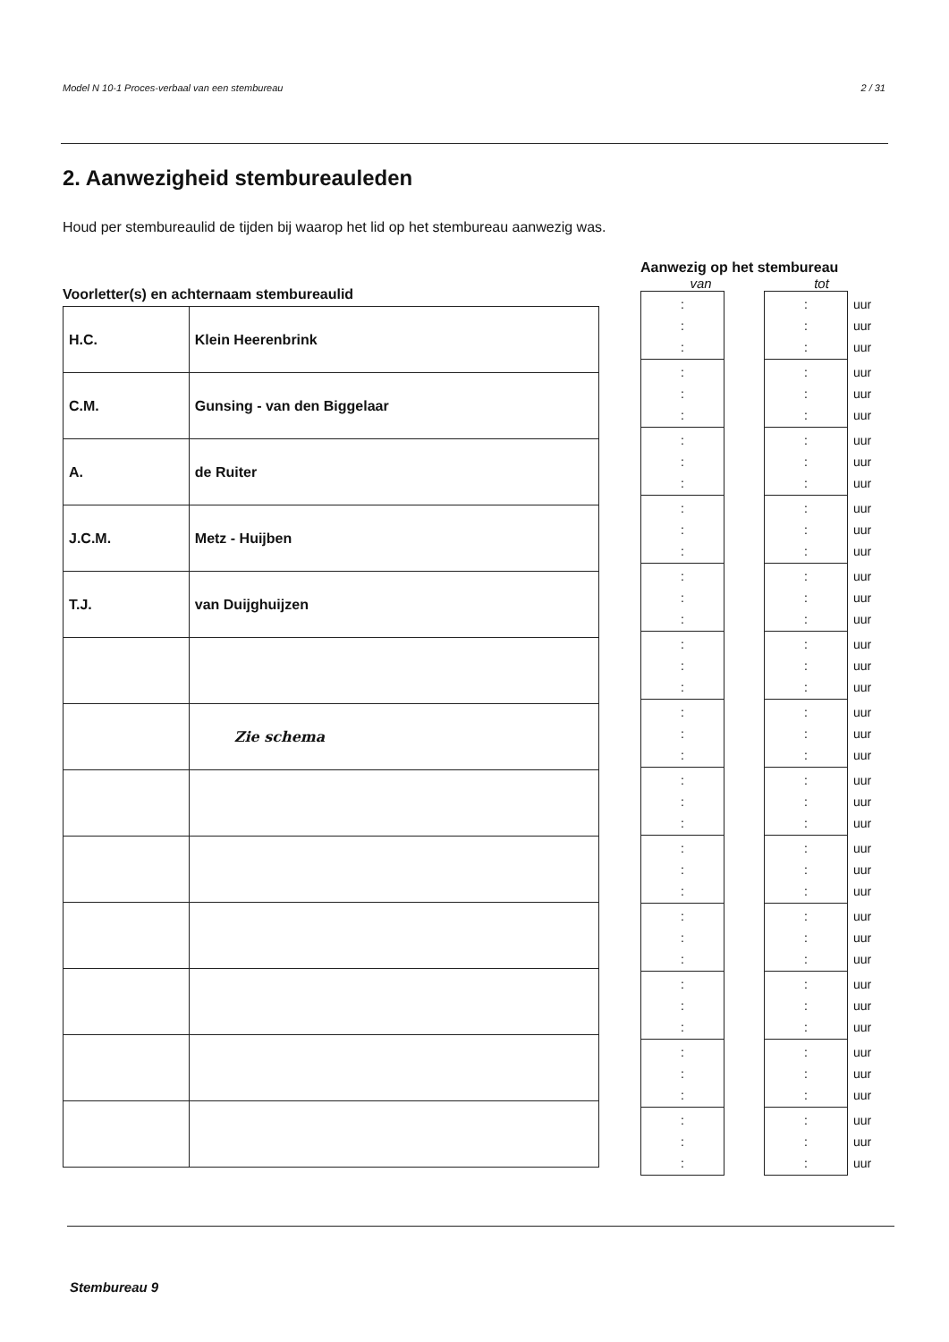Model N 10-1 Proces-verbaal van een stembureau 2 / 31
2. Aanwezigheid stembureauleden
Houd per stembureaulid de tijden bij waarop het lid op het stembureau aanwezig was.
Voorletter(s) en achternaam stembureaulid
| H.C. | Klein Heerenbrink |
| C.M. | Gunsing - van den Biggelaar |
| A. | de Ruiter |
| J.C.M. | Metz - Huijben |
| T.J. | van Duijghuijzen |
| | Zie schema |
Aanwezig op het stembureau
van tot
| : : : | | : : : | uur uur uur |
| : : : | | : : : | uur uur uur |
| : : : | | : : : | uur uur uur |
| : : : | | : : : | uur uur uur |
| : : : | | : : : | uur uur uur |
| : : : | | : : : | uur uur uur |
| : : : | | : : : | uur uur uur |
| : : : | | : : : | uur uur uur |
| : : : | | : : : | uur uur uur |
| : : : | | : : : | uur uur uur |
| : : : | | : : : | uur uur uur |
| : : : | | : : : | uur uur uur |
| : : : | | : : : | uur uur uur |
Stembureau 9